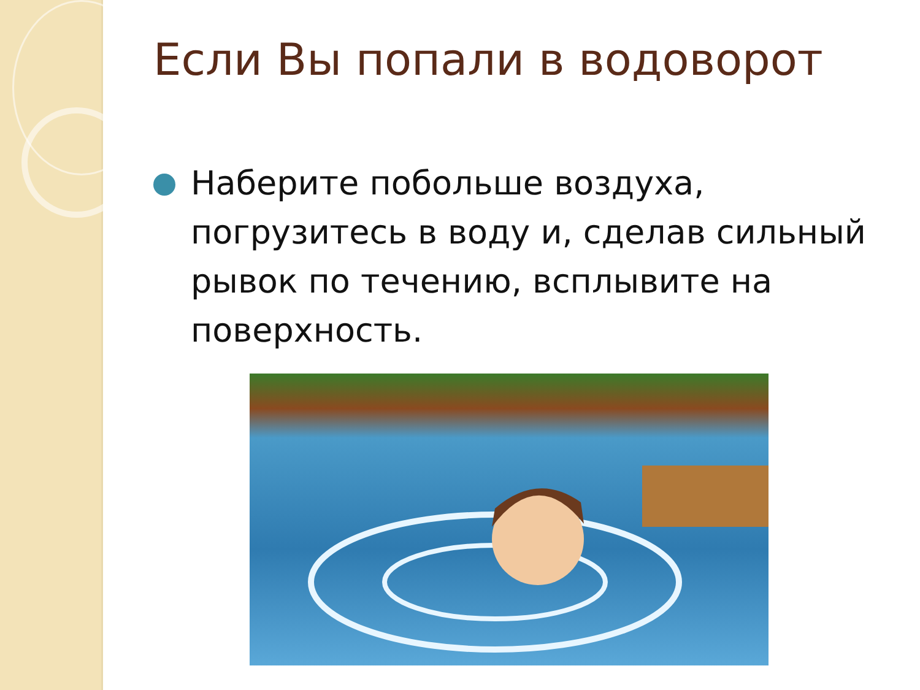Если Вы попали в водоворот
Наберите побольше воздуха, погрузитесь в воду и, сделав сильный рывок по течению, всплывите на поверхность.